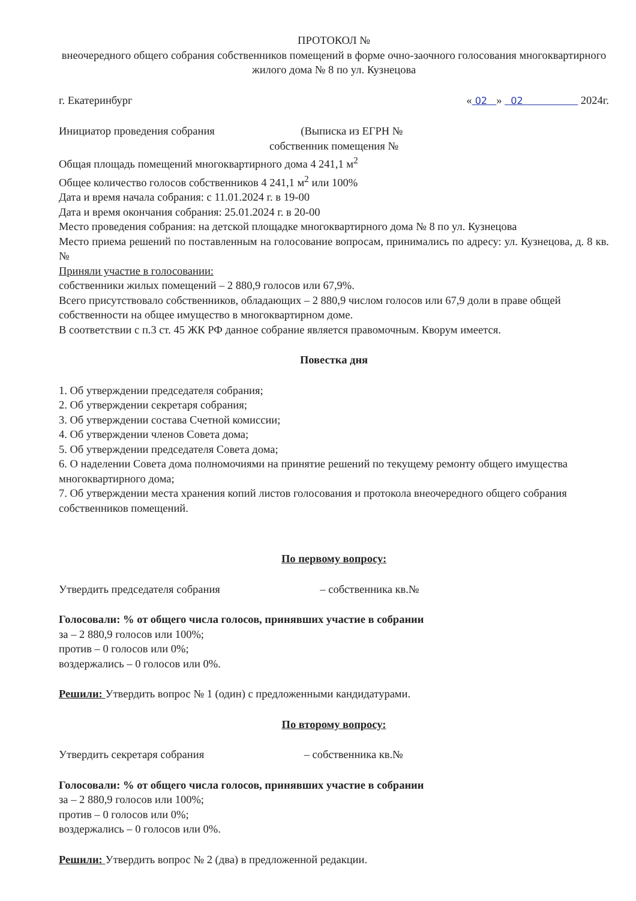ПРОТОКОЛ №
внеочередного общего собрания собственников помещений в форме очно-заочного голосования многоквартирного жилого дома № 8 по ул. Кузнецова
г. Екатеринбург « 02 » 02 2024г.
Инициатор проведения собрания (Выписка из ЕГРН №
собственник помещения №
Общая площадь помещений многоквартирного дома 4 241,1 м<sup>2</sup>
Общее количество голосов собственников 4 241,1 м<sup>2</sup> или 100%
Дата и время начала собрания: с 11.01.2024 г. в 19-00
Дата и время окончания собрания: 25.01.2024 г. в 20-00
Место проведения собрания: на детской площадке многоквартирного дома № 8 по ул. Кузнецова
Место приема решений по поставленным на голосование вопросам, принимались по адресу: ул. Кузнецова, д. 8 кв. №
Приняли участие в голосовании:
собственники жилых помещений – 2 880,9 голосов или 67,9%.
Всего присутствовало собственников, обладающих – 2 880,9 числом голосов или 67,9 доли в праве общей собственности на общее имущество в многоквартирном доме.
В соответствии с п.3 ст. 45 ЖК РФ данное собрание является правомочным. Кворум имеется.
Повестка дня
1. Об утверждении председателя собрания;
2. Об утверждении секретаря собрания;
3. Об утверждении состава Счетной комиссии;
4. Об утверждении членов Совета дома;
5. Об утверждении председателя Совета дома;
6. О наделении Совета дома полномочиями на принятие решений по текущему ремонту общего имущества многоквартирного дома;
7. Об утверждении места хранения копий листов голосования и протокола внеочередного общего собрания собственников помещений.
По первому вопросу:
Утвердить председателя собрания – собственника кв.№
Голосовали: % от общего числа голосов, принявших участие в собрании
за – 2 880,9 голосов или 100%;
против – 0 голосов или 0%;
воздержались – 0 голосов или 0%.
Решили: Утвердить вопрос № 1 (один) с предложенными кандидатурами.
По второму вопросу:
Утвердить секретаря собрания – собственника кв.№
Голосовали: % от общего числа голосов, принявших участие в собрании
за – 2 880,9 голосов или 100%;
против – 0 голосов или 0%;
воздержались – 0 голосов или 0%.
Решили: Утвердить вопрос № 2 (два) в предложенной редакции.